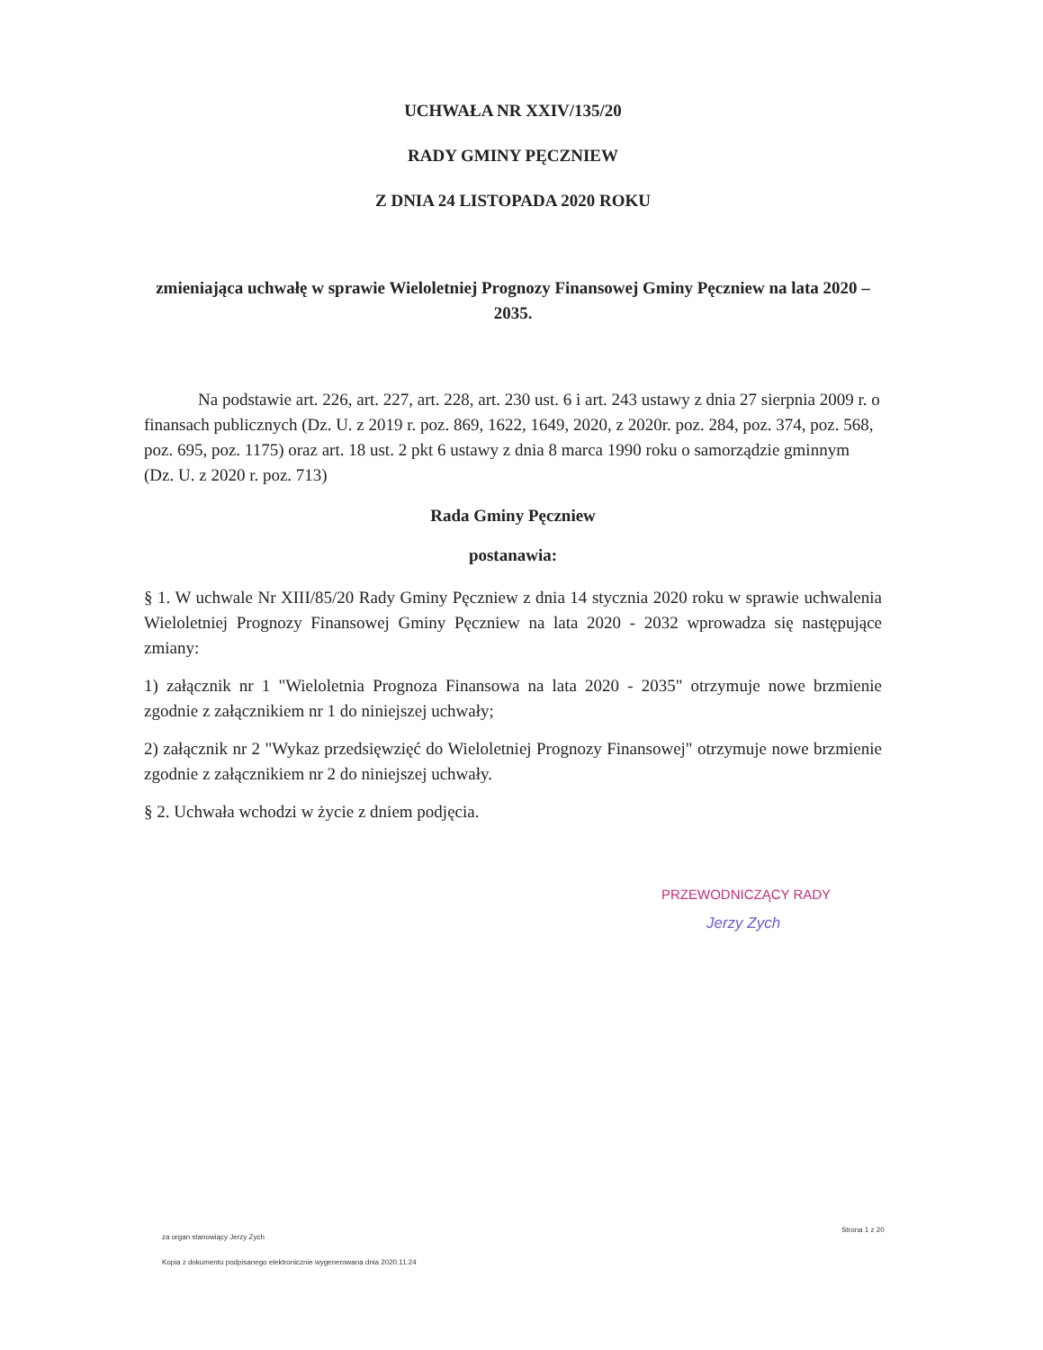UCHWAŁA NR XXIV/135/20
RADY GMINY PĘCZNIEW
Z DNIA 24 LISTOPADA 2020 ROKU
zmieniająca uchwałę w sprawie Wieloletniej Prognozy Finansowej Gminy Pęczniew na lata 2020 – 2035.
Na podstawie art. 226, art. 227, art. 228, art. 230 ust. 6 i art. 243 ustawy z dnia 27 sierpnia 2009 r. o finansach publicznych (Dz. U. z 2019 r. poz. 869, 1622, 1649, 2020, z 2020r. poz. 284, poz. 374, poz. 568, poz. 695, poz. 1175) oraz art. 18 ust. 2 pkt 6 ustawy z dnia 8 marca 1990 roku o samorządzie gminnym (Dz. U. z 2020 r. poz. 713)
Rada Gminy Pęczniew
postanawia:
§ 1. W uchwale Nr XIII/85/20 Rady Gminy Pęczniew z dnia 14 stycznia 2020 roku w sprawie uchwalenia Wieloletniej Prognozy Finansowej Gminy Pęczniew na lata 2020 - 2032 wprowadza się następujące zmiany:
1) załącznik nr 1 "Wieloletnia Prognoza Finansowa na lata 2020 - 2035" otrzymuje nowe brzmienie zgodnie z załącznikiem nr 1 do niniejszej uchwały;
2) załącznik nr 2 "Wykaz przedsięwzięć do Wieloletniej Prognozy Finansowej" otrzymuje nowe brzmienie zgodnie z załącznikiem nr 2 do niniejszej uchwały.
§ 2. Uchwała wchodzi w życie z dniem podjęcia.
PRZEWODNICZĄCY RADY
Jerzy Zych
za organ stanowiący Jerzy Zych
Strona 1 z 20
Kopia z dokumentu podpisanego elektronicznie wygenerowana dnia 2020.11.24